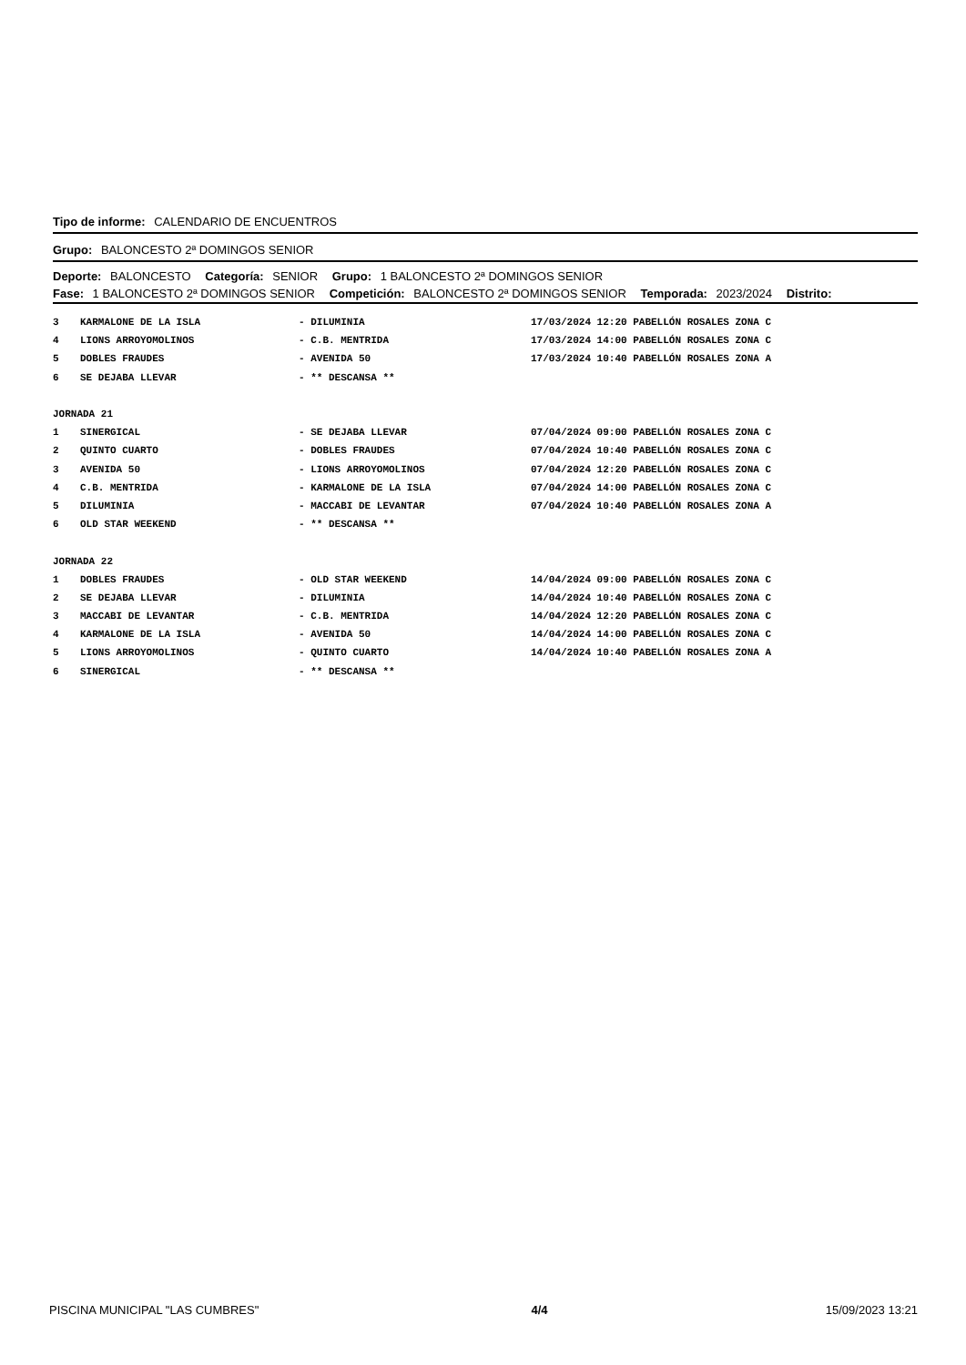Tipo de informe: CALENDARIO DE ENCUENTROS
Grupo: BALONCESTO 2ª DOMINGOS SENIOR
Deporte: BALONCESTO Categoría: SENIOR Grupo: 1 BALONCESTO 2ª DOMINGOS SENIOR
Fase: 1 BALONCESTO 2ª DOMINGOS SENIOR Competición: BALONCESTO 2ª DOMINGOS SENIOR Temporada: 2023/2024 Distrito:
| 3 | KARMALONE DE LA ISLA | - DILUMINIA | 17/03/2024 12:20 PABELLÓN ROSALES ZONA C |
| 4 | LIONS ARROYOMOLINOS | - C.B. MENTRIDA | 17/03/2024 14:00 PABELLÓN ROSALES ZONA C |
| 5 | DOBLES FRAUDES | - AVENIDA 50 | 17/03/2024 10:40 PABELLÓN ROSALES ZONA A |
| 6 | SE DEJABA LLEVAR | - ** DESCANSA ** | |
| JORNADA 21 | | | |
| 1 | SINERGICAL | - SE DEJABA LLEVAR | 07/04/2024 09:00 PABELLÓN ROSALES ZONA C |
| 2 | QUINTO CUARTO | - DOBLES FRAUDES | 07/04/2024 10:40 PABELLÓN ROSALES ZONA C |
| 3 | AVENIDA 50 | - LIONS ARROYOMOLINOS | 07/04/2024 12:20 PABELLÓN ROSALES ZONA C |
| 4 | C.B. MENTRIDA | - KARMALONE DE LA ISLA | 07/04/2024 14:00 PABELLÓN ROSALES ZONA C |
| 5 | DILUMINIA | - MACCABI DE LEVANTAR | 07/04/2024 10:40 PABELLÓN ROSALES ZONA A |
| 6 | OLD STAR WEEKEND | - ** DESCANSA ** | |
| JORNADA 22 | | | |
| 1 | DOBLES FRAUDES | - OLD STAR WEEKEND | 14/04/2024 09:00 PABELLÓN ROSALES ZONA C |
| 2 | SE DEJABA LLEVAR | - DILUMINIA | 14/04/2024 10:40 PABELLÓN ROSALES ZONA C |
| 3 | MACCABI DE LEVANTAR | - C.B. MENTRIDA | 14/04/2024 12:20 PABELLÓN ROSALES ZONA C |
| 4 | KARMALONE DE LA ISLA | - AVENIDA 50 | 14/04/2024 14:00 PABELLÓN ROSALES ZONA C |
| 5 | LIONS ARROYOMOLINOS | - QUINTO CUARTO | 14/04/2024 10:40 PABELLÓN ROSALES ZONA A |
| 6 | SINERGICAL | - ** DESCANSA ** | |
PISCINA MUNICIPAL "LAS CUMBRES" 4/4 15/09/2023 13:21